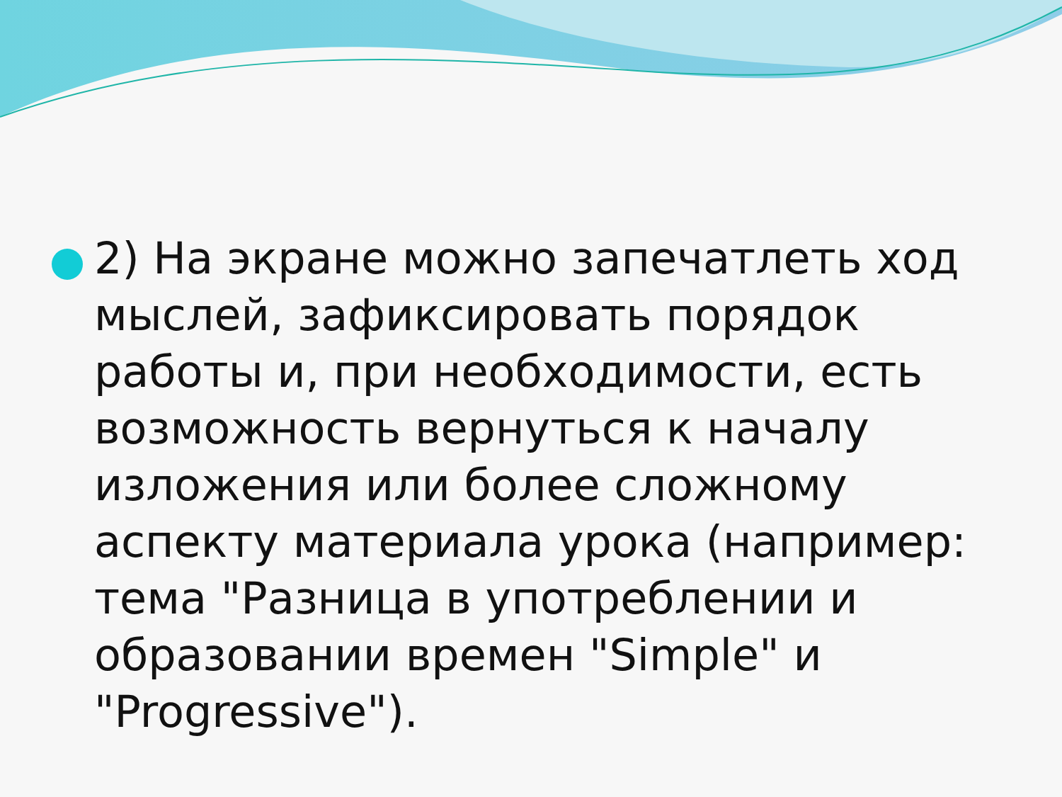2) На экране можно запечатлеть ход мыслей, зафиксировать порядок работы и, при необходимости, есть возможность вернуться к началу изложения или более сложному аспекту материала урока (например: тема "Разница в употреблении и образовании времен "Simple" и "Progressive").